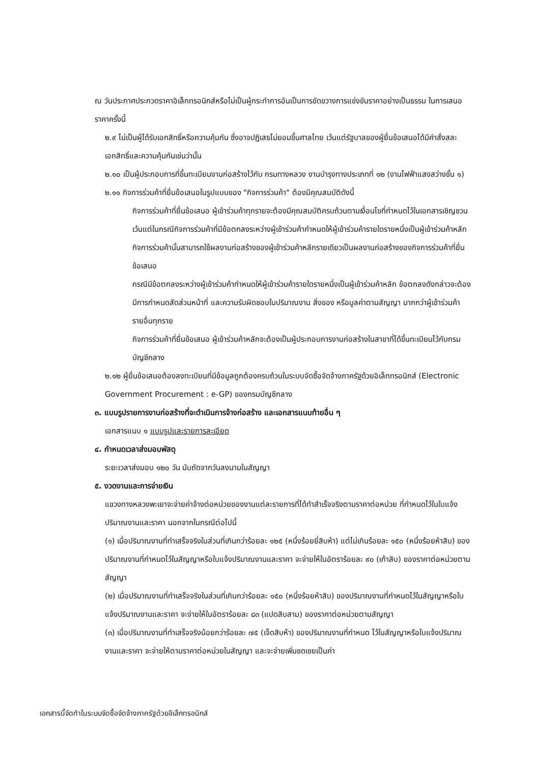ณ วันประกาศประกวดราคาอิเล็กทรอนิกส์หรือไม่เป็นผู้กระทำการอันเป็นการขัดขวางการแข่งขันราคาอย่างเป็นธรรม ในการเสนอราคาครั้งนี้
๒.๙ ไม่เป็นผู้ได้รับเอกสิทธิ์หรือความคุ้มกัน ซึ่งอาจปฏิเสธไม่ยอมขึ้นศาลไทย เว้นแต่รัฐบาลของผู้ยื่นข้อเสนอได้มีคำสั่งสละเอกสิทธิ์และความคุ้มกันเช่นว่านั้น
๒.๑๐ เป็นผู้ประกอบการที่ขึ้นทะเบียนงานก่อสร้างไว้กับ กรมทางหลวง งานบำรุงทางประเภทที่ ๑๒ (งานไฟฟ้าแสงสว่างชั้น ๑)
๒.๑๑ กิจการร่วมค้าที่ยื่นข้อเสนอในรูปแบบของ "กิจการร่วมค้า" ต้องมีคุณสมบัติดังนี้
กิจการร่วมค้าที่ยื่นข้อเสนอ ผู้เข้าร่วมค้าทุกรายจะต้องมีคุณสมบัติครบถ้วนตามเงื่อนไขที่กำหนดไว้ในเอกสารเชิญชวน เว้นแต่ในกรณีกิจการร่วมค้าที่มีข้อตกลงระหว่างผู้เข้าร่วมค้ากำหนดให้ผู้เข้าร่วมค้ารายใดรายหนึ่งเป็นผู้เข้าร่วมค้าหลัก กิจการร่วมค้านั้นสามารถใช้ผลงานก่อสร้างของผู้เข้าร่วมค้าหลักรายเดียวเป็นผลงานก่อสร้างของกิจการร่วมค้าที่ยื่นข้อเสนอ
กรณีมีข้อตกลงระหว่างผู้เข้าร่วมค้ากำหนดให้ผู้เข้าร่วมค้ารายใดรายหนึ่งเป็นผู้เข้าร่วมค้าหลัก ข้อตกลงดังกล่าวจะต้องมีการกำหนดสัดส่วนหน้าที่ และความรับผิดชอบในปริมาณงาน สิ่งของ หรือมูลค่าตามสัญญา มากกว่าผู้เข้าร่วมค้ารายอื่นทุกราย
กิจการร่วมค้าที่ยื่นข้อเสนอ ผู้เข้าร่วมค้าหลักจะต้องเป็นผู้ประกอบการงานก่อสร้างในสาขาที่ได้ขึ้นทะเบียนไว้กับกรมบัญชีกลาง
๒.๑๒ ผู้ยื่นข้อเสนอต้องลงทะเบียนที่มีข้อมูลถูกต้องครบถ้วนในระบบจัดซื้อจัดจ้างภาครัฐด้วยอิเล็กทรอนิกส์ (Electronic Government Procurement : e-GP) ของกรมบัญชีกลาง
๓. แบบรูปรายการงานก่อสร้างที่จะดำเนินการจ้างก่อสร้าง และเอกสารแนบท้ายอื่น ๆ
เอกสารแนบ ๑ แบบรูปและรายการละเอียด
๔. กำหนดเวลาส่งมอบพัสดุ
ระยะเวลาส่งมอบ ๑๒๐ วัน นับถัดจากวันลงนามในสัญญา
๕. งวดงานและการจ่ายเงิน
แขวงทางหลวงพะเยาจะจ่ายค่าจ้างต่อหน่วยของงานแต่ละรายการที่ได้ทำสำเร็จจริงตามราคาต่อหน่วย ที่กำหนดไว้ในใบแจ้งปริมาณงานและราคา นอกจากในกรณีต่อไปนี้
(๑) เมื่อปริมาณงานที่ทำเสร็จจริงในส่วนที่เกินกว่าร้อยละ ๑๒๕ (หนึ่งร้อยยี่สิบห้า) แต่ไม่เกินร้อยละ ๑๕๐ (หนึ่งร้อยห้าสิบ) ของปริมาณงานที่กำหนดไว้ในสัญญาหรือใบแจ้งปริมาณงานและราคา จะจ่ายให้ในอัตราร้อยละ ๙๐ (เก้าสิบ) ของราคาต่อหน่วยตามสัญญา
(๒) เมื่อปริมาณงานที่ทำเสร็จจริงในส่วนที่เกินกว่าร้อยละ ๑๕๐ (หนึ่งร้อยห้าสิบ) ของปริมาณงานที่กำหนดไว้ในสัญญาหรือใบแจ้งปริมาณงานและราคา จะจ่ายให้ในอัตราร้อยละ ๘๓ (แปดสิบสาม) ของราคาต่อหน่วยตามสัญญา
(๓) เมื่อปริมาณงานที่ทำเสร็จจริงน้อยกว่าร้อยละ ๗๕ (เจ็ดสิบห้า) ของปริมาณงานที่กำหนด ไว้ในสัญญาหรือใบแจ้งปริมาณงานและราคา จะจ่ายให้ตามราคาต่อหน่วยในสัญญา และจะจ่ายเพิ่มชดเชยเป็นค่า
เอกสารนี้จัดทำในระบบจัดซื้อจัดจ้างภาครัฐด้วยอิเล็กทรอนิกส์